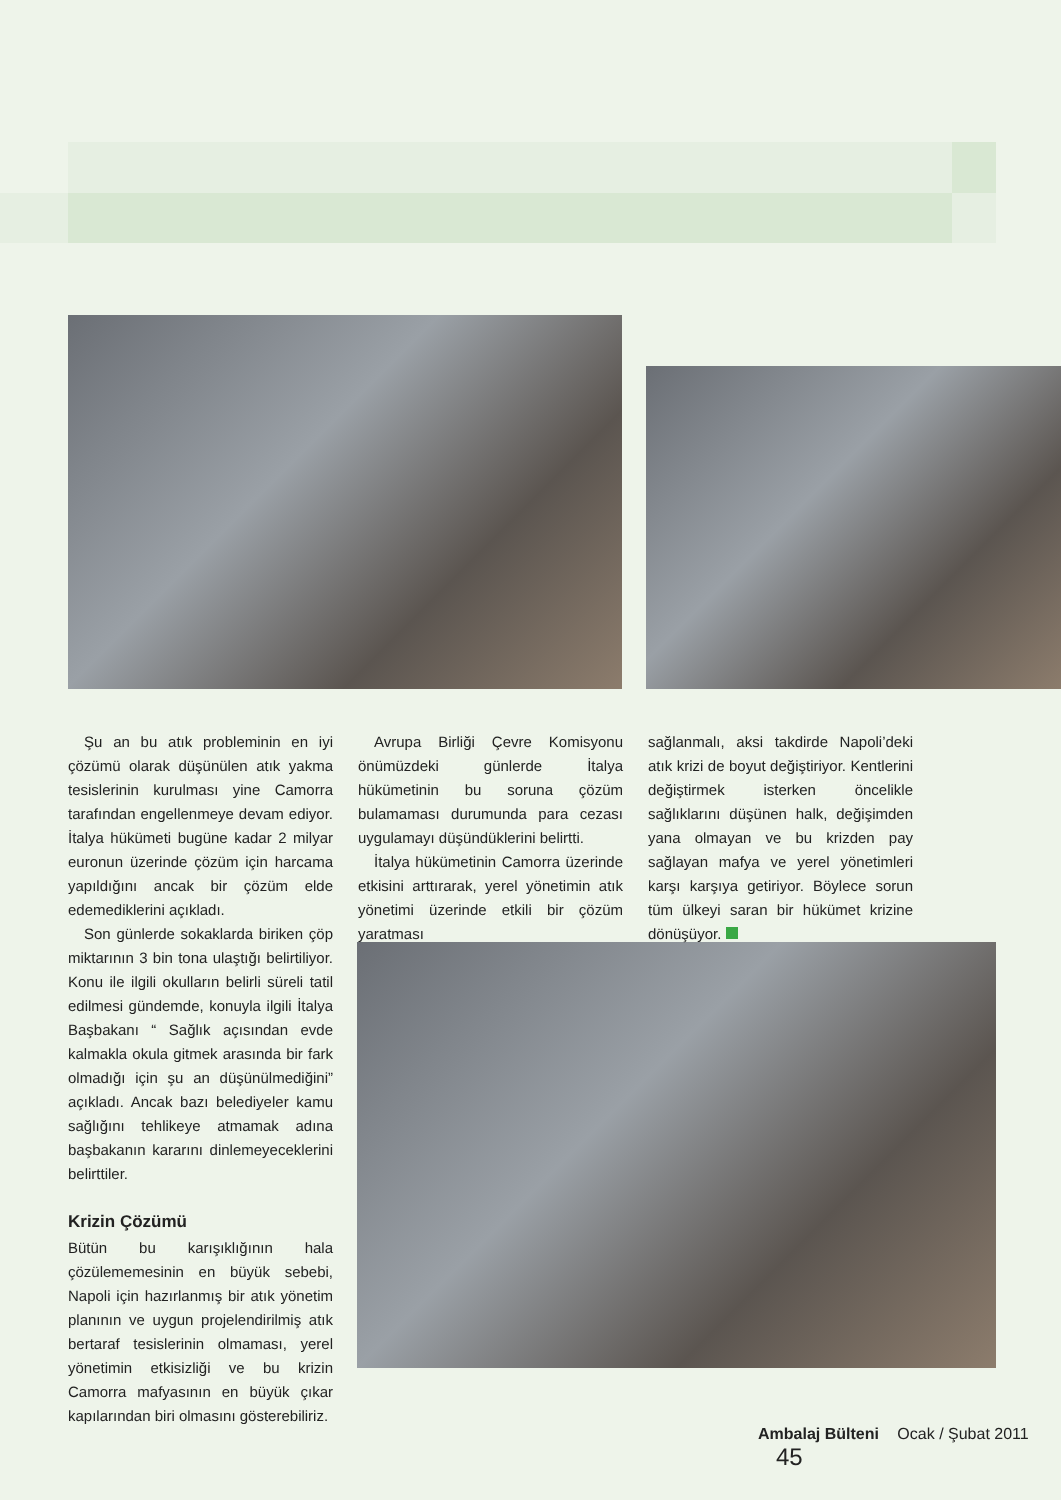Şu an bu atık probleminin en iyi çözümü olarak düşünülen atık yakma tesislerinin kurulması yine Camorra tarafından engellenmeye devam ediyor. İtalya hükümeti bugüne kadar 2 milyar euronun üzerinde çözüm için harcama yapıldığını ancak bir çözüm elde edemediklerini açıkladı.
Son günlerde sokaklarda biriken çöp miktarının 3 bin tona ulaştığı belirtiliyor. Konu ile ilgili okulların belirli süreli tatil edilmesi gündemde, konuyla ilgili İtalya Başbakanı “ Sağlık açısından evde kalmakla okula gitmek arasında bir fark olmadığı için şu an düşünülmediğini” açıkladı. Ancak bazı belediyeler kamu sağlığını tehlikeye atmamak adına başbakanın kararını dinlemeyeceklerini belirttiler.
Krizin Çözümü
Bütün bu karışıklığının hala çözülememesinin en büyük sebebi, Napoli için hazırlanmış bir atık yönetim planının ve uygun projelendirilmiş atık bertaraf tesislerinin olmaması, yerel yönetimin etkisizliği ve bu krizin Camorra mafyasının en büyük çıkar kapılarından biri olmasını gösterebiliriz.
Avrupa Birliği Çevre Komisyonu önümüzdeki günlerde İtalya hükümetinin bu soruna çözüm bulamaması durumunda para cezası uygulamayı düşündüklerini belirtti.
İtalya hükümetinin Camorra üzerinde etkisini arttırarak, yerel yönetimin atık yönetimi üzerinde etkili bir çözüm yaratması
sağlanmalı, aksi takdirde Napoli’deki atık krizi de boyut değiştiriyor. Kentlerini değiştirmek isterken öncelikle sağlıklarını düşünen halk, değişimden yana olmayan ve bu krizden pay sağlayan mafya ve yerel yönetimleri karşı karşıya getiriyor. Böylece sorun tüm ülkeyi saran bir hükümet krizine dönüşüyor.
Ambalaj Bülteni Ocak / Şubat 2011 45